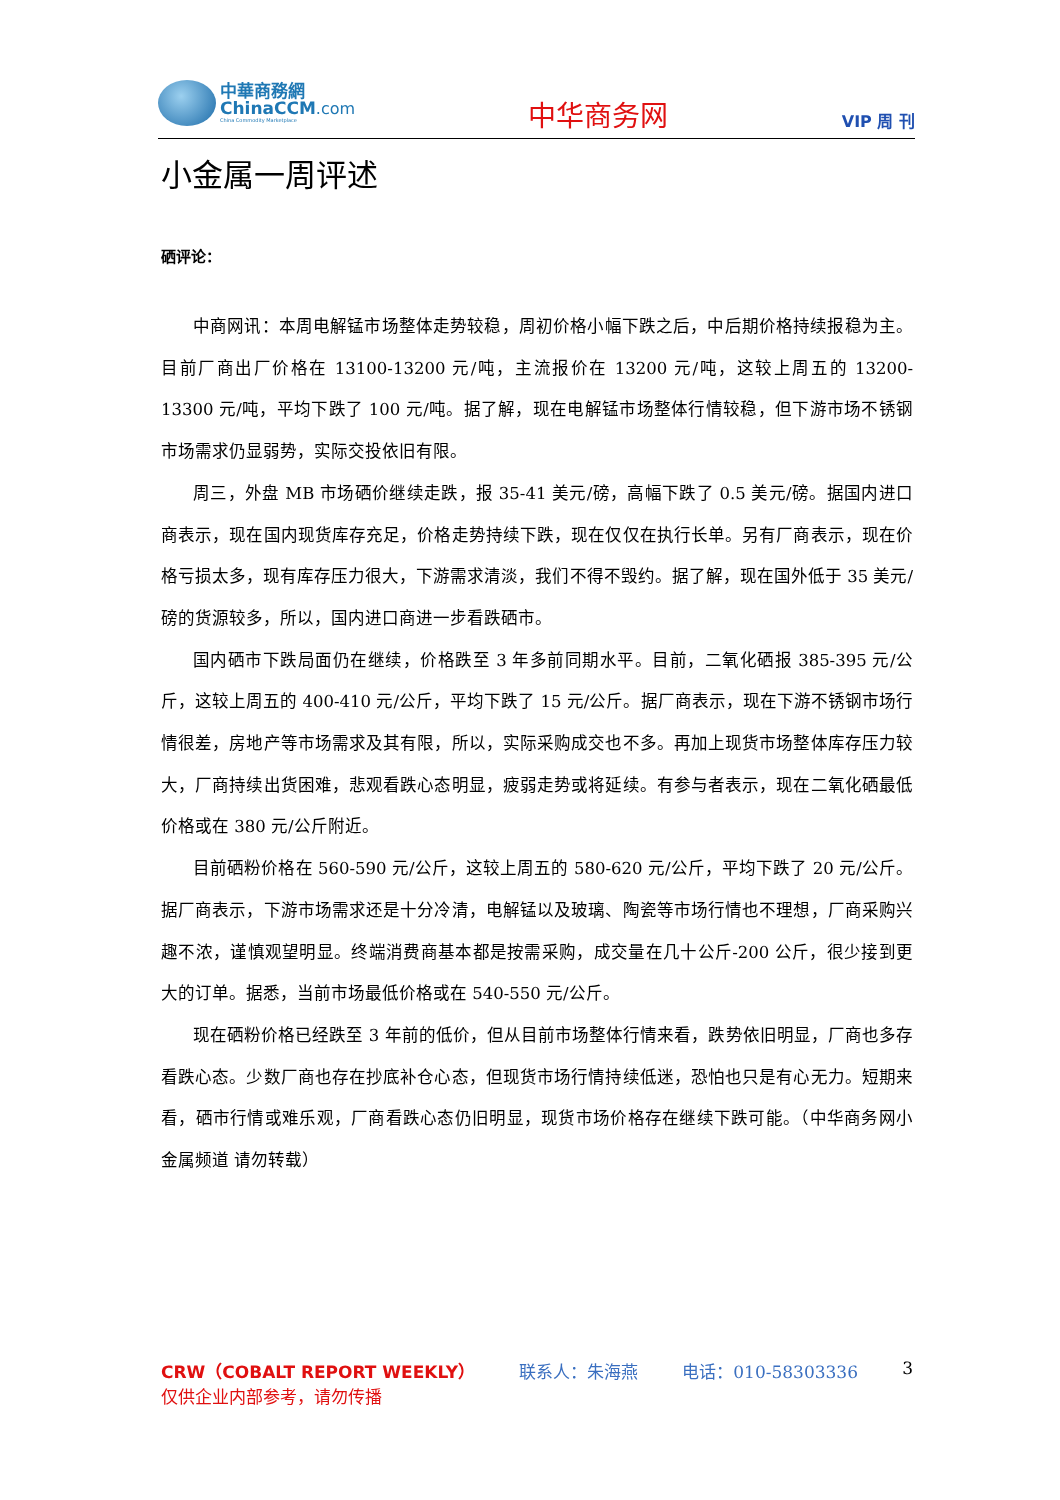中華商務網
ChinaCCM.com
China Commodity Marketplace
中华商务网
VIP 周 刊
小金属一周评述
硒评论：
中商网讯：本周电解锰市场整体走势较稳，周初价格小幅下跌之后，中后期价格持续报稳为主。目前厂商出厂价格在 13100-13200 元/吨，主流报价在 13200 元/吨，这较上周五的 13200-13300 元/吨，平均下跌了 100 元/吨。据了解，现在电解锰市场整体行情较稳，但下游市场不锈钢市场需求仍显弱势，实际交投依旧有限。
周三，外盘 MB 市场硒价继续走跌，报 35-41 美元/磅，高幅下跌了 0.5 美元/磅。据国内进口商表示，现在国内现货库存充足，价格走势持续下跌，现在仅仅在执行长单。另有厂商表示，现在价格亏损太多，现有库存压力很大，下游需求清淡，我们不得不毁约。据了解，现在国外低于 35 美元/磅的货源较多，所以，国内进口商进一步看跌硒市。
国内硒市下跌局面仍在继续，价格跌至 3 年多前同期水平。目前，二氧化硒报 385-395 元/公斤，这较上周五的 400-410 元/公斤，平均下跌了 15 元/公斤。据厂商表示，现在下游不锈钢市场行情很差，房地产等市场需求及其有限，所以，实际采购成交也不多。再加上现货市场整体库存压力较大，厂商持续出货困难，悲观看跌心态明显，疲弱走势或将延续。有参与者表示，现在二氧化硒最低价格或在 380 元/公斤附近。
目前硒粉价格在 560-590 元/公斤，这较上周五的 580-620 元/公斤，平均下跌了 20 元/公斤。据厂商表示，下游市场需求还是十分冷清，电解锰以及玻璃、陶瓷等市场行情也不理想，厂商采购兴趣不浓，谨慎观望明显。终端消费商基本都是按需采购，成交量在几十公斤-200 公斤，很少接到更大的订单。据悉，当前市场最低价格或在 540-550 元/公斤。
现在硒粉价格已经跌至 3 年前的低价，但从目前市场整体行情来看，跌势依旧明显，厂商也多存看跌心态。少数厂商也存在抄底补仓心态，但现货市场行情持续低迷，恐怕也只是有心无力。短期来看，硒市行情或难乐观，厂商看跌心态仍旧明显，现货市场价格存在继续下跌可能。（中华商务网小金属频道 请勿转载）
CRW（COBALT REPORT WEEKLY） 联系人：朱海燕 电话：010-58303336 3
仅供企业内部参考，请勿传播